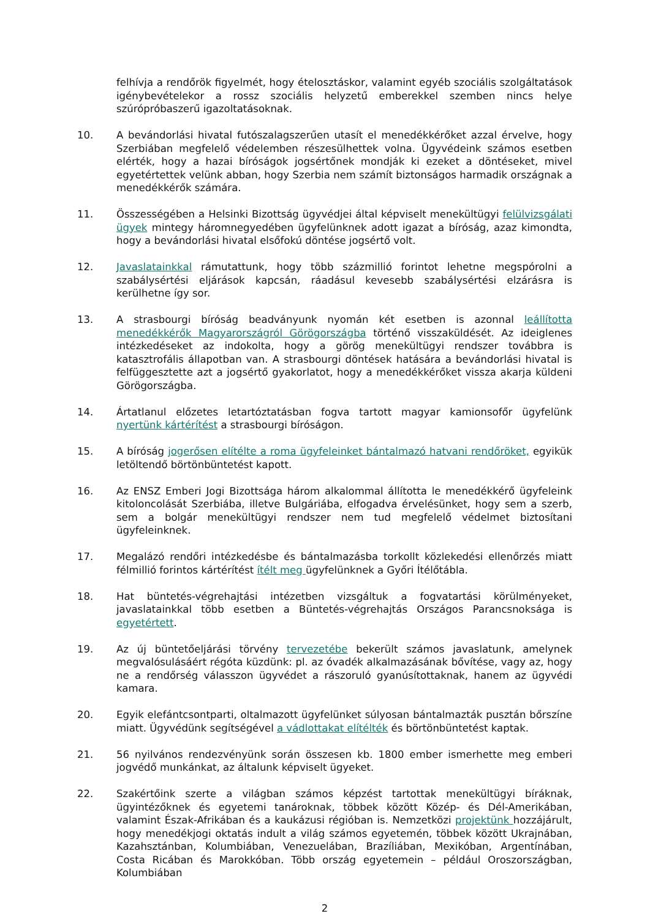felhívja a rendőrök figyelmét, hogy ételosztáskor, valamint egyéb szociális szolgáltatások igénybevételekor a rossz szociális helyzetű emberekkel szemben nincs helye szúrópróbaszerű igazoltatásoknak.
10. A bevándorlási hivatal futószalagszerűen utasít el menedékkérőket azzal érvelve, hogy Szerbiában megfelelő védelemben részesülhettek volna. Ügyvédeink számos esetben elérték, hogy a hazai bíróságok jogsértőnek mondják ki ezeket a döntéseket, mivel egyetértettek velünk abban, hogy Szerbia nem számít biztonságos harmadik országnak a menedékkérők számára.
11. Összességében a Helsinki Bizottság ügyvédjei által képviselt menekültügyi felülvizsgálati ügyek mintegy háromnegyedében ügyfelünknek adott igazat a bíróság, azaz kimondta, hogy a bevándorlási hivatal elsőfokú döntése jogsértő volt.
12. Javaslatainkkal rámutattunk, hogy több százmillió forintot lehetne megspórolni a szabálysértési eljárások kapcsán, ráadásul kevesebb szabálysértési elzárásra is kerülhetne így sor.
13. A strasbourgi bíróság beadványunk nyomán két esetben is azonnal leállította menedékkérők Magyarországról Görögországba történő visszaküldését. Az ideiglenes intézkedéseket az indokolta, hogy a görög menekültügyi rendszer továbbra is katasztrofális állapotban van. A strasbourgi döntések hatására a bevándorlási hivatal is felfüggesztette azt a jogsértő gyakorlatot, hogy a menedékkérőket vissza akarja küldeni Görögországba.
14. Ártatlanul előzetes letartóztatásban fogva tartott magyar kamionsofőr ügyfelünk nyertünk kártérítést a strasbourgi bíróságon.
15. A bíróság jogerősen elítélte a roma ügyfeleinket bántalmazó hatvani rendőröket, egyikük letöltendő börtönbüntetést kapott.
16. Az ENSZ Emberi Jogi Bizottsága három alkalommal állította le menedékkérő ügyfeleink kitoloncolását Szerbiába, illetve Bulgáriába, elfogadva érvelésünket, hogy sem a szerb, sem a bolgár menekültügyi rendszer nem tud megfelelő védelmet biztosítani ügyfeleinknek.
17. Megalázó rendőri intézkedésbe és bántalmazásba torkollt közlekedési ellenőrzés miatt félmillió forintos kártérítést ítélt meg ügyfelünknek a Győri Ítélőtábla.
18. Hat büntetés-végrehajtási intézetben vizsgáltuk a fogvatartási körülményeket, javaslatainkkal több esetben a Büntetés-végrehajtás Országos Parancsnoksága is egyetértett.
19. Az új büntetőeljárási törvény tervezetébe bekerült számos javaslatunk, amelynek megvalósulásáért régóta küzdünk: pl. az óvadék alkalmazásának bővítése, vagy az, hogy ne a rendőrség válasszon ügyvédet a rászoruló gyanúsítottaknak, hanem az ügyvédi kamara.
20. Egyik elefántcsontparti, oltalmazott ügyfelünket súlyosan bántalmazták pusztán bőrszíne miatt. Ügyvédünk segítségével a vádlottakat elítélték és börtönbüntetést kaptak.
21. 56 nyilvános rendezvényünk során összesen kb. 1800 ember ismerhette meg emberi jogvédő munkánkat, az általunk képviselt ügyeket.
22. Szakértőink szerte a világban számos képzést tartottak menekültügyi bíráknak, ügyintézőknek és egyetemi tanároknak, többek között Közép- és Dél-Amerikában, valamint Észak-Afrikában és a kaukázusi régióban is. Nemzetközi projektünk hozzájárult, hogy menedékjogi oktatás indult a világ számos egyetemén, többek között Ukrajnában, Kazahsztánban, Kolumbiában, Venezuelában, Brazíliában, Mexikóban, Argentínában, Costa Ricában és Marokkóban. Több ország egyetemein – például Oroszországban, Kolumbiában
2